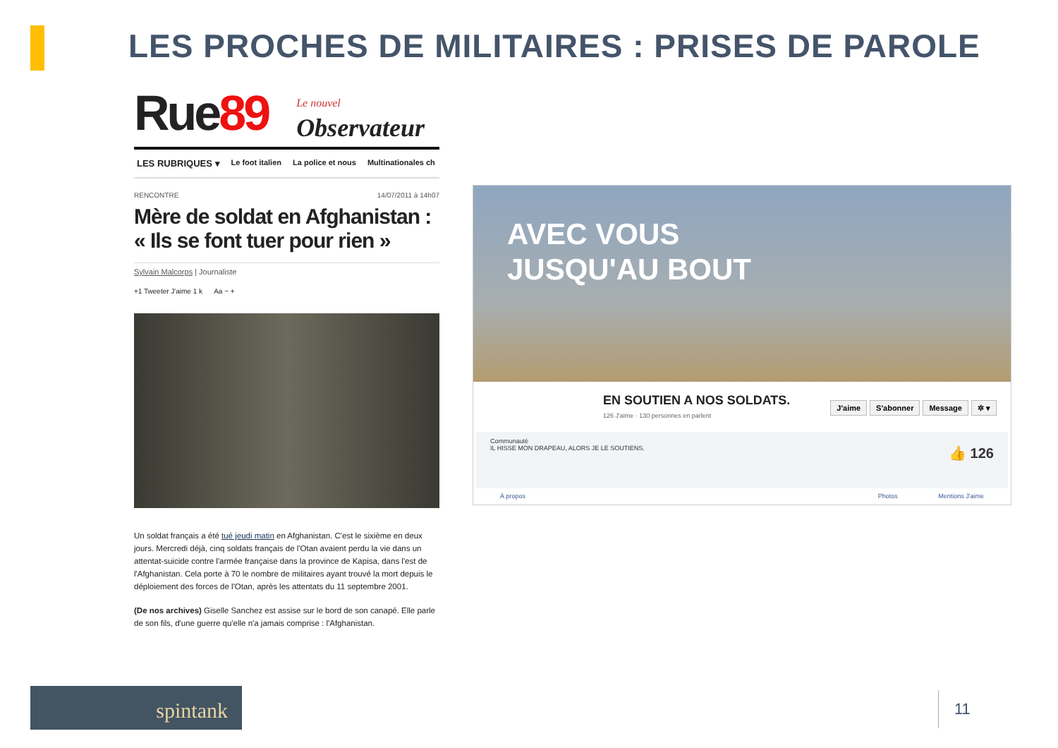LES PROCHES DE MILITAIRES : PRISES DE PAROLE
Rue89 Le nouvel Observateur
LES RUBRIQUES ▾ Le foot italien La police et nous Multinationales ch
RENCONTRE 14/07/2011 à 14h07
Mère de soldat en Afghanistan : « Ils se font tuer pour rien »
Sylvain Malcorps | Journaliste
+1 Tweeter J'aime 1 k Aa − +
Un soldat français a été tué jeudi matin en Afghanistan. C'est le sixième en deux jours. Mercredi déjà, cinq soldats français de l'Otan avaient perdu la vie dans un attentat-suicide contre l'armée française dans la province de Kapisa, dans l'est de l'Afghanistan. Cela porte à 70 le nombre de militaires ayant trouvé la mort depuis le déploiement des forces de l'Otan, après les attentats du 11 septembre 2001.
(De nos archives) Giselle Sanchez est assise sur le bord de son canapé. Elle parle de son fils, d'une guerre qu'elle n'a jamais comprise : l'Afghanistan.
AVEC VOUS
JUSQU'AU BOUT
EN SOUTIEN A NOS SOLDATS.
126 J'aime · 130 personnes en parlent
J'aime S'abonner Message ✲ ▾
Communauté
IL HISSE MON DRAPEAU, ALORS JE LE SOUTIENS. 👍 126
À propos Photos Mentions J'aime
spintank 11